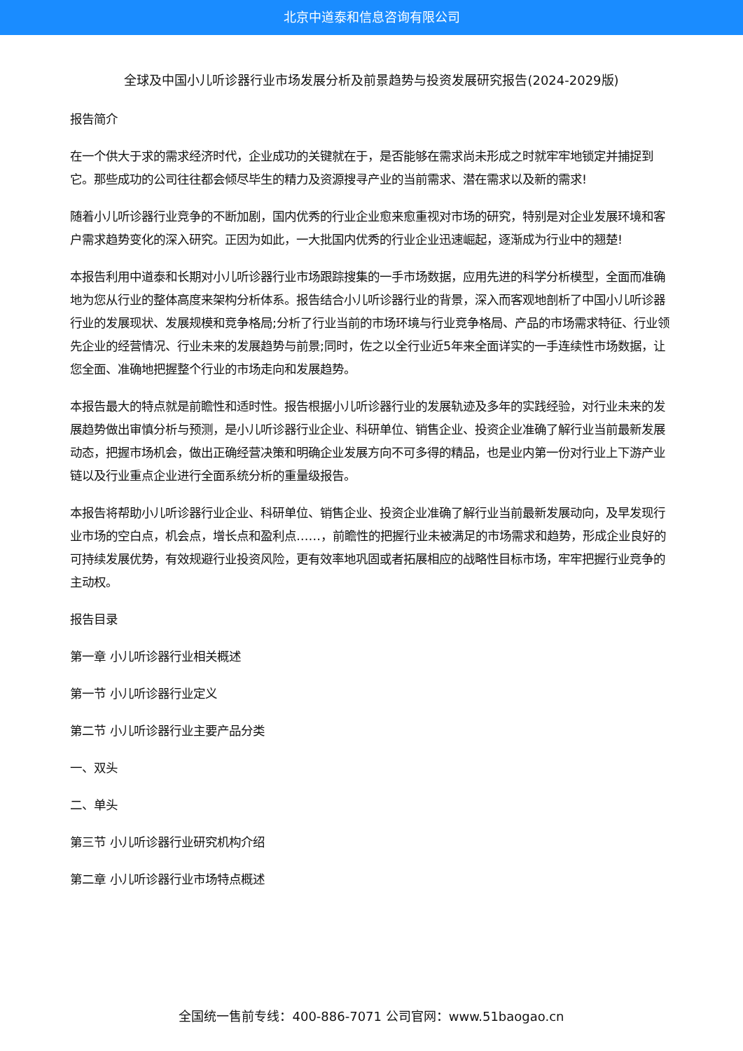北京中道泰和信息咨询有限公司
全球及中国小儿听诊器行业市场发展分析及前景趋势与投资发展研究报告(2024-2029版)
报告简介
在一个供大于求的需求经济时代，企业成功的关键就在于，是否能够在需求尚未形成之时就牢牢地锁定并捕捉到它。那些成功的公司往往都会倾尽毕生的精力及资源搜寻产业的当前需求、潜在需求以及新的需求!
随着小儿听诊器行业竞争的不断加剧，国内优秀的行业企业愈来愈重视对市场的研究，特别是对企业发展环境和客户需求趋势变化的深入研究。正因为如此，一大批国内优秀的行业企业迅速崛起，逐渐成为行业中的翘楚!
本报告利用中道泰和长期对小儿听诊器行业市场跟踪搜集的一手市场数据，应用先进的科学分析模型，全面而准确地为您从行业的整体高度来架构分析体系。报告结合小儿听诊器行业的背景，深入而客观地剖析了中国小儿听诊器行业的发展现状、发展规模和竞争格局;分析了行业当前的市场环境与行业竞争格局、产品的市场需求特征、行业领先企业的经营情况、行业未来的发展趋势与前景;同时，佐之以全行业近5年来全面详实的一手连续性市场数据，让您全面、准确地把握整个行业的市场走向和发展趋势。
本报告最大的特点就是前瞻性和适时性。报告根据小儿听诊器行业的发展轨迹及多年的实践经验，对行业未来的发展趋势做出审慎分析与预测，是小儿听诊器行业企业、科研单位、销售企业、投资企业准确了解行业当前最新发展动态，把握市场机会，做出正确经营决策和明确企业发展方向不可多得的精品，也是业内第一份对行业上下游产业链以及行业重点企业进行全面系统分析的重量级报告。
本报告将帮助小儿听诊器行业企业、科研单位、销售企业、投资企业准确了解行业当前最新发展动向，及早发现行业市场的空白点，机会点，增长点和盈利点……，前瞻性的把握行业未被满足的市场需求和趋势，形成企业良好的可持续发展优势，有效规避行业投资风险，更有效率地巩固或者拓展相应的战略性目标市场，牢牢把握行业竞争的主动权。
报告目录
第一章 小儿听诊器行业相关概述
第一节 小儿听诊器行业定义
第二节 小儿听诊器行业主要产品分类
一、双头
二、单头
第三节 小儿听诊器行业研究机构介绍
第二章 小儿听诊器行业市场特点概述
全国统一售前专线：400-886-7071 公司官网：www.51baogao.cn